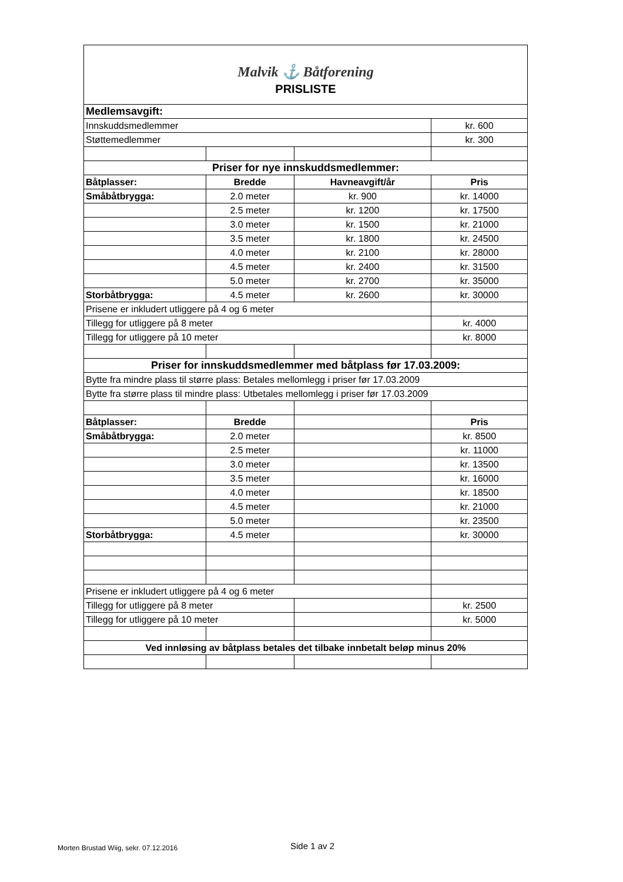| Malvik ⚓ Båtforening PRISLISTE | | | |
| Medlemsavgift: | | | |
| Innskuddsmedlemmer | | | kr. 600 |
| Støttemedlemmer | | | kr. 300 |
| Priser for nye innskuddsmedlemmer: | | | |
| Båtplasser: | Bredde | Havneavgift/år | Pris |
| Småbåtbrygga: | 2.0 meter | kr. 900 | kr. 14000 |
| | 2.5 meter | kr. 1200 | kr. 17500 |
| | 3.0 meter | kr. 1500 | kr. 21000 |
| | 3.5 meter | kr. 1800 | kr. 24500 |
| | 4.0 meter | kr. 2100 | kr. 28000 |
| | 4.5 meter | kr. 2400 | kr. 31500 |
| | 5.0 meter | kr. 2700 | kr. 35000 |
| Storbåtbrygga: | 4.5 meter | kr. 2600 | kr. 30000 |
| Prisene er inkludert utliggere på 4 og 6 meter | | | |
| Tillegg for utliggere på 8 meter | | | kr. 4000 |
| Tillegg for utliggere på 10 meter | | | kr. 8000 |
| Priser for innskuddsmedlemmer med båtplass før 17.03.2009: | | | |
| Bytte fra mindre plass til større plass: Betales mellomlegg i priser før 17.03.2009 | | | |
| Bytte fra større plass til mindre plass: Utbetales mellomlegg i priser før 17.03.2009 | | | |
| Båtplasser: | Bredde | | Pris |
| Småbåtbrygga: | 2.0 meter | | kr. 8500 |
| | 2.5 meter | | kr. 11000 |
| | 3.0 meter | | kr. 13500 |
| | 3.5 meter | | kr. 16000 |
| | 4.0 meter | | kr. 18500 |
| | 4.5 meter | | kr. 21000 |
| | 5.0 meter | | kr. 23500 |
| Storbåtbrygga: | 4.5 meter | | kr. 30000 |
| Prisene er inkludert utliggere på 4 og 6 meter | | | |
| Tillegg for utliggere på 8 meter | | | kr. 2500 |
| Tillegg for utliggere på 10 meter | | | kr. 5000 |
| Ved innløsing av båtplass betales det tilbake innbetalt beløp minus 20% | | | |
Morten Brustad Wiig, sekr. 07.12.2016
Side 1 av 2